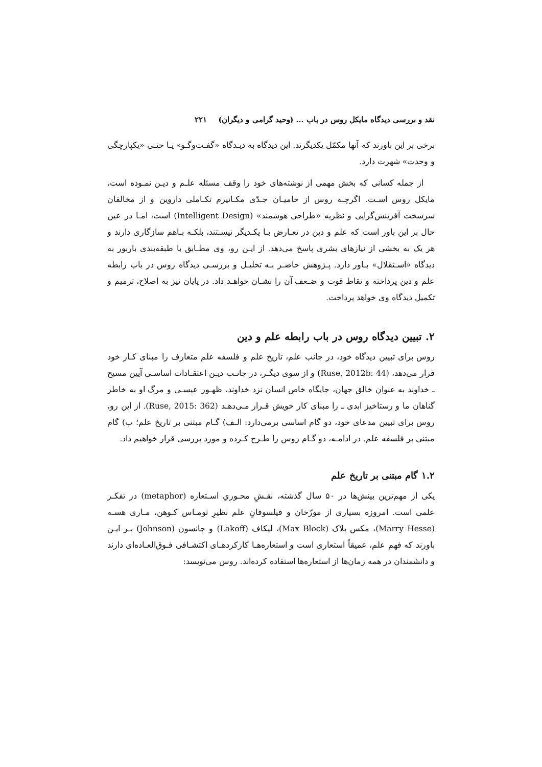نقد و بررسی دیدگاه مایکل روس در باب ... (وحید گرامی و دیگران) ۲۲۱
برخی بر این باورند که آنها مکمّل یکدیگرند. این دیدگاه به دیـدگاه «گفـت‌وگـو» یـا حتـی «یکپارچگی و وحدت» شهرت دارد.
از جمله کسانی که بخش مهمی از نوشته‌های خود را وقف مسئله علـم و دیـن نمـوده است، مایکل روس اسـت. اگرچـه روس از حامیـان جـدّی مکـانیزم تکـاملی داروین و از مخالفان سرسخت آفرینش‌گرایی و نظریه «طراحی هوشمند» (Intelligent Design) است، امـا در عین حال بر این باور است که علم و دین در تعـارض بـا یکـدیگر نیسـتند، بلکـه بـاهم سازگاری دارند و هر یک به بخشی از نیازهای بشری پاسخ می‌دهد. از ایـن رو، وی مطـابق با طبقه‌بندی باربور به دیدگاه «اسـتقلال» بـاور دارد. پـژوهش حاضـر بـه تحليـل و بررسـی دیدگاه روس در باب رابطه علم و دین پرداخته و نقاط قوت و ضـعف آن را نشـان خواهـد داد. در پایان نیز به اصلاح، ترمیم و تکمیل دیدگاه وی خواهد پرداخت.
۲. تبیین دیدگاه روس در باب رابطه علم و دین
روس برای تبیین دیدگاه خود، در جانب علم، تاریخ علم و فلسفه علم متعارف را مبنای کـار خود قرار می‌دهد، (Ruse, 2012b: 44) و از سوی دیگـر، در جانـب دیـن اعتقـادات اساسـی آیین مسیح ـ خداوند به عنوان خالق جهان، جایگاه خاص انسان نزد خداوند، ظهـور عیسـی و مرگ او به خاطر گناهان ما و رستاخیز ابدی ـ را مبنای کار خویش قـرار مـی‌دهـد (Ruse, 2015: 362). از این رو، روس برای تبیین مدعای خود، دو گام اساسی برمی‌دارد: الـف) گـام مبتنی بر تاریخ علم؛ ب) گام مبتنی بر فلسفه علم. در ادامـه، دو گـام روس را طـرح کـرده و مورد بررسی قرار خواهیم داد.
۱.۲ گام مبتنی بر تاریخ علم
یکی از مهم‌ترین بینش‌ها در ۵۰ سال گذشته، نقـشِ محـوریِ اسـتعاره (metaphor) در تفکـر علمی است. امروزه بسیاری از مورّخان و فیلسوفانِ علم نظیرِ تومـاس کـوهن، مـاری هسـه (Marry Hesse)، مکس بلاک (Max Block)، لیکاف (Lakoff) و جانسون (Johnson) بـر ایـن باورند که فهم علم، عمیقاً استعاری است و استعاره‌هـا کارکردهـای اکتشـافی فـوق‌العـاده‌ای دارند و دانشمندان در همه زمان‌ها از استعاره‌ها استفاده کرده‌اند. روس می‌نویسد: